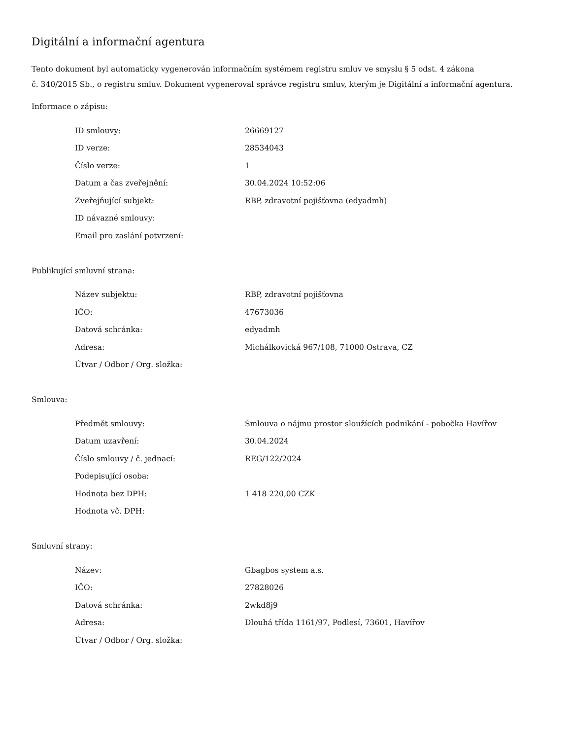Digitální a informační agentura
Tento dokument byl automaticky vygenerován informačním systémem registru smluv ve smyslu § 5 odst. 4 zákona
č. 340/2015 Sb., o registru smluv. Dokument vygeneroval správce registru smluv, kterým je Digitální a informační agentura.
Informace o zápisu:
| ID smlouvy: | 26669127 |
| ID verze: | 28534043 |
| Číslo verze: | 1 |
| Datum a čas zveřejnění: | 30.04.2024 10:52:06 |
| Zveřejňující subjekt: | RBP, zdravotní pojišťovna (edyadmh) |
| ID návazné smlouvy: | |
| Email pro zaslání potvrzení: | |
Publikující smluvní strana:
| Název subjektu: | RBP, zdravotní pojišťovna |
| IČO: | 47673036 |
| Datová schránka: | edyadmh |
| Adresa: | Michálkovická 967/108, 71000 Ostrava, CZ |
| Útvar / Odbor / Org. složka: | |
Smlouva:
| Předmět smlouvy: | Smlouva o nájmu prostor sloužících podnikání - pobočka Havířov |
| Datum uzavření: | 30.04.2024 |
| Číslo smlouvy / č. jednací: | REG/122/2024 |
| Podepisující osoba: | |
| Hodnota bez DPH: | 1 418 220,00 CZK |
| Hodnota vč. DPH: | |
Smluvní strany:
| Název: | Gbagbos system a.s. |
| IČO: | 27828026 |
| Datová schránka: | 2wkd8j9 |
| Adresa: | Dlouhá třída 1161/97, Podlesí, 73601, Havířov |
| Útvar / Odbor / Org. složka: | |